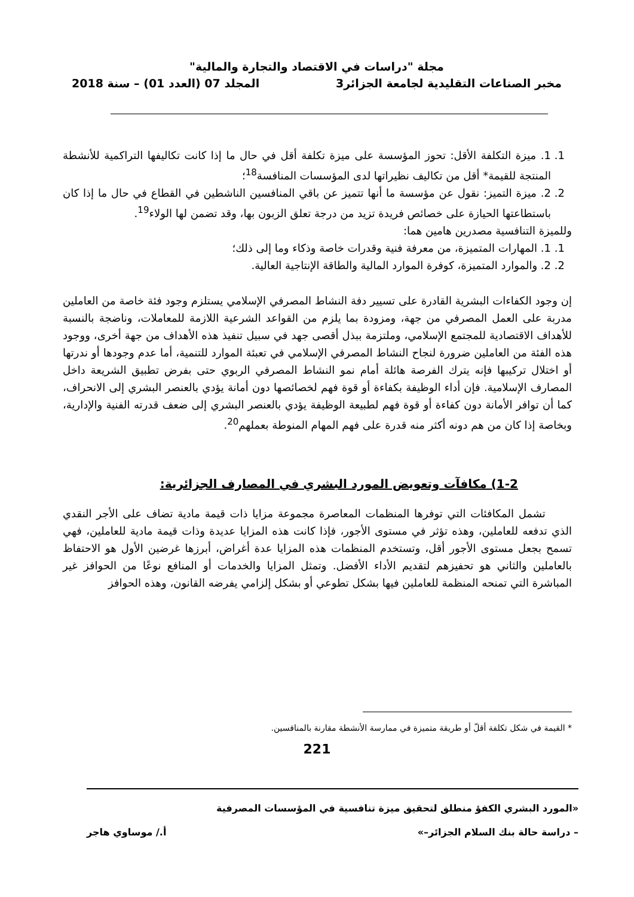مجلة "دراسات في الاقتصاد والتجارة والمالية"
مخبر الصناعات التقليدية لجامعة الجزائر3 المجلد 07 (العدد 01) – سنة 2018
1. 1. ميزة التكلفة الأقل: تحوز المؤسسة على ميزة تكلفة أقل في حال ما إذا كانت تكاليفها التراكمية للأنشطة المنتجة للقيمة* أقل من تكاليف نظيراتها لدى المؤسسات المنافسة<sup>18</sup>؛
2. 2. ميزة التميز: نقول عن مؤسسة ما أنها تتميز عن باقي المنافسين الناشطين في القطاع في حال ما إذا كان باستطاعتها الحيازة على خصائص فريدة تزيد من درجة تعلق الزبون بها، وقد تضمن لها الولاء<sup>19</sup>.
وللميزة التنافسية مصدرين هامين هما:
1. 1. المهارات المتميزة، من معرفة فنية وقدرات خاصة وذكاء وما إلى ذلك؛
2. 2. والموارد المتميزة، كوفرة الموارد المالية والطاقة الإنتاجية العالية.
إن وجود الكفاءات البشرية القادرة على تسيير دفة النشاط المصرفي الإسلامي يستلزم وجود فئة خاصة من العاملين مدربة على العمل المصرفي من جهة، ومزودة بما يلزم من القواعد الشرعية اللازمة للمعاملات، وناضجة بالنسبة للأهداف الاقتصادية للمجتمع الإسلامي، وملتزمة ببذل أقصى جهد في سبيل تنفيذ هذه الأهداف من جهة أخرى، ووجود هذه الفئة من العاملين ضرورة لنجاح النشاط المصرفي الإسلامي في تعبئة الموارد للتنمية، أما عدم وجودها أو ندرتها أو اختلال تركيبها فإنه يترك الفرصة هائلة أمام نمو النشاط المصرفي الربوي حتى بفرض تطبيق الشريعة داخل المصارف الإسلامية. فإن أداء الوظيفة بكفاءة أو قوة فهم لخصائصها دون أمانة يؤدي بالعنصر البشري إلى الانحراف، كما أن توافر الأمانة دون كفاءة أو قوة فهم لطبيعة الوظيفة يؤدي بالعنصر البشري إلى ضعف قدرته الفنية والإدارية، وبخاصة إذا كان من هم دونه أكثر منه قدرة على فهم المهام المنوطة بعملهم<sup>20</sup>.
1-2) مكافآت وتعويض المورد البشري في المصارف الجزائرية:
تشمل المكافئات التي توفرها المنظمات المعاصرة مجموعة مزايا ذات قيمة مادية تضاف على الأجر النقدي الذي تدفعه للعاملين، وهذه تؤثر في مستوى الأجور، فإذا كانت هذه المزايا عديدة وذات قيمة مادية للعاملين، فهي تسمح بجعل مستوى الأجور أقل، وتستخدم المنظمات هذه المزايا عدة أغراض، أبرزها غرضين الأول هو الاحتفاظ بالعاملين والثاني هو تحفيزهم لتقديم الأداء الأفضل. وتمثل المزايا والخدمات أو المنافع نوعًا من الحوافز غير المباشرة التي تمنحه المنظمة للعاملين فيها بشكل تطوعي أو بشكل إلزامي يفرضه القانون، وهذه الحوافز
* القيمة في شكل تكلفة أقلّ أو طريقة متميزة في ممارسة الأنشطة مقارنة بالمنافسين.
221
«المورد البشري الكفؤ منطلق لتحقيق ميزة تنافسية في المؤسسات المصرفية
– دراسة حالة بنك السلام الجزائر–» أ./ موساوي هاجر